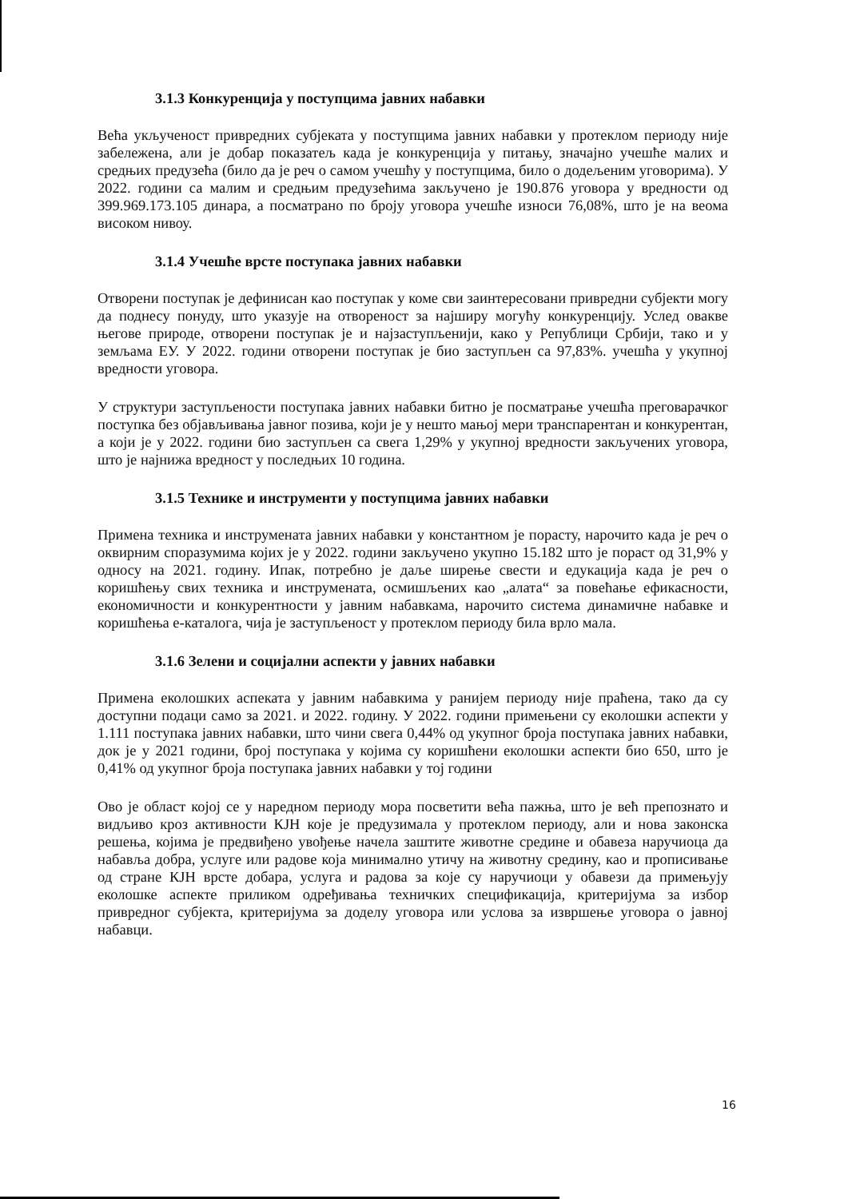3.1.3 Конкуренција у поступцима јавних набавки
Већа укљученост привредних субјеката у поступцима јавних набавки у протеклом периоду није забележена, али је добар показатељ када је конкуренција у питању, значајно учешће малих и средњих предузећа (било да је реч о самом учешћу у поступцима, било о додељеним уговорима). У 2022. години са малим и средњим предузећима закључено је 190.876 уговора у вредности од 399.969.173.105 динара, а посматрано по броју уговора учешће износи 76,08%, што је на веома високом нивоу.
3.1.4 Учешће врсте поступака јавних набавки
Отворени поступак је дефинисан као поступак у коме сви заинтересовани привредни субјекти могу да поднесу понуду, што указује на отвореност за најширу могућу конкуренцију. Услед овакве његове природе, отворени поступак је и најзаступљенији, како у Републици Србији, тако и у земљама ЕУ. У 2022. години отворени поступак је био заступљен са 97,83%. учешћа у укупној вредности уговора.
У структури заступљености поступака јавних набавки битно је посматрање учешћа преговарачког поступка без објављивања јавног позива, који је у нешто мањој мери транспарентан и конкурентан, а који је у 2022. години био заступљен са свега 1,29% у укупној вредности закључених уговора, што је најнижа вредност у последњих 10 година.
3.1.5 Технике и инструменти у поступцима јавних набавки
Примена техника и инструмената јавних набавки у константном је порасту, нарочито када је реч о оквирним споразумима којих је у 2022. години закључено укупно 15.182 што је пораст од 31,9% у односу на 2021. годину. Ипак, потребно је даље ширење свести и едукација када је реч о коришћењу свих техника и инструмената, осмишљених као „алата“ за повећање ефикасности, економичности и конкурентности у јавним набавкама, нарочито система динамичне набавке и коришћења е-каталога, чија је заступљеност у протеклом периоду била врло мала.
3.1.6 Зелени и социјални аспекти у јавних набавки
Примена еколошких аспеката у јавним набавкима у ранијем периоду није праћена, тако да су доступни подаци само за 2021. и 2022. годину. У 2022. години примењени су еколошки аспекти у 1.111 поступака јавних набавки, што чини свега 0,44% од укупног броја поступака јавних набавки, док је у 2021 години, број поступака у којима су коришћени еколошки аспекти био 650, што је 0,41% од укупног броја поступака јавних набавки у тој години
Ово је област којој се у наредном периоду мора посветити већа пажња, што је већ препознато и видљиво кроз активности КЈН које је предузимала у протеклом периоду, али и нова законска решења, којима је предвиђено увођење начела заштите животне средине и обавеза наручиоца да набавља добра, услуге или радове која минимално утичу на животну средину, као и прописивање од стране КЈН врсте добара, услуга и радова за које су наручиоци у обавези да примењују еколошке аспекте приликом одређивања техничких спецификација, критеријума за избор привредног субјекта, критеријума за доделу уговора или услова за извршење уговора о јавној набавци.
16